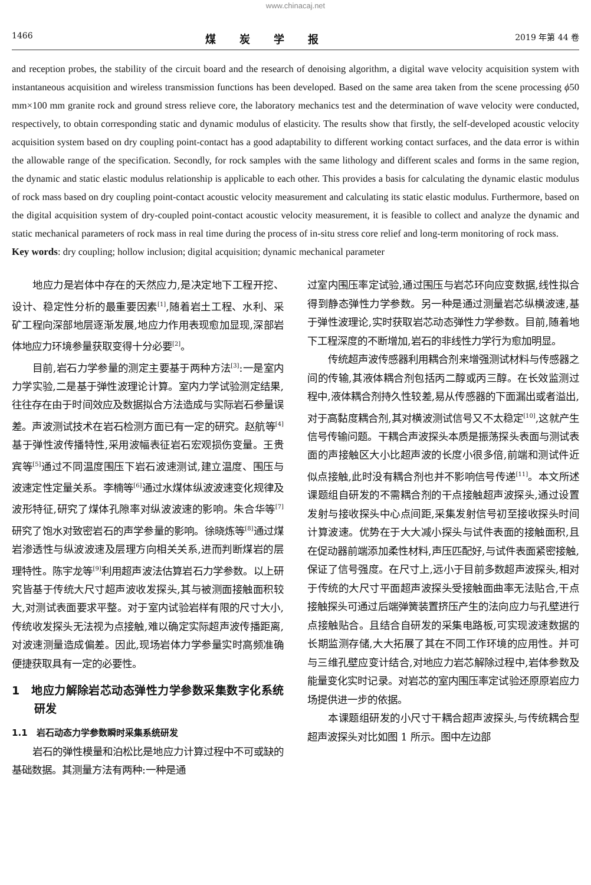www.chinacaj.net
1466 煤炭学报 2019 年第 44 卷
and reception probes, the stability of the circuit board and the research of denoising algorithm, a digital wave velocity acquisition system with instantaneous acquisition and wireless transmission functions has been developed. Based on the same area taken from the scene processing ϕ50 mm×100 mm granite rock and ground stress relieve core, the laboratory mechanics test and the determination of wave velocity were conducted, respectively, to obtain corresponding static and dynamic modulus of elasticity. The results show that firstly, the self-developed acoustic velocity acquisition system based on dry coupling point-contact has a good adaptability to different working contact surfaces, and the data error is within the allowable range of the specification. Secondly, for rock samples with the same lithology and different scales and forms in the same region, the dynamic and static elastic modulus relationship is applicable to each other. This provides a basis for calculating the dynamic elastic modulus of rock mass based on dry coupling point-contact acoustic velocity measurement and calculating its static elastic modulus. Furthermore, based on the digital acquisition system of dry-coupled point-contact acoustic velocity measurement, it is feasible to collect and analyze the dynamic and static mechanical parameters of rock mass in real time during the process of in-situ stress core relief and long-term monitoring of rock mass.
Key words: dry coupling; hollow inclusion; digital acquisition; dynamic mechanical parameter
地应力是岩体中存在的天然应力,是决定地下工程开挖、设计、稳定性分析的最重要因素<sup>[1]</sup>,随着岩土工程、水利、采矿工程向深部地层逐渐发展,地应力作用表现愈加显现,深部岩体地应力环境参量获取变得十分必要<sup>[2]</sup>。
目前,岩石力学参量的测定主要基于两种方法<sup>[3]</sup>:一是室内力学实验,二是基于弹性波理论计算。室内力学试验测定结果,往往存在由于时间效应及数据拟合方法造成与实际岩石参量误差。声波测试技术在岩石检测方面已有一定的研究。赵航等<sup>[4]</sup>基于弹性波传播特性,采用波幅表征岩石宏观损伤变量。王贵宾等<sup>[5]</sup>通过不同温度围压下岩石波速测试,建立温度、围压与波速定性定量关系。李楠等<sup>[6]</sup>通过水煤体纵波波速变化规律及波形特征,研究了煤体孔隙率对纵波波速的影响。朱合华等<sup>[7]</sup>研究了饱水对致密岩石的声学参量的影响。徐晓炼等<sup>[8]</sup>通过煤岩渗透性与纵波波速及层理方向相关关系,进而判断煤岩的层理特性。陈宇龙等<sup>[9]</sup>利用超声波法估算岩石力学参数。以上研究皆基于传统大尺寸超声波收发探头,其与被测面接触面积较大,对测试表面要求平整。对于室内试验岩样有限的尺寸大小,传统收发探头无法视为点接触,难以确定实际超声波传播距离,对波速测量造成偏差。因此,现场岩体力学参量实时高频准确便捷获取具有一定的必要性。
1　地应力解除岩芯动态弹性力学参数采集数字化系统研发
1.1　岩石动态力学参数瞬时采集系统研发
岩石的弹性模量和泊松比是地应力计算过程中不可或缺的基础数据。其测量方法有两种:一种是通
过室内围压率定试验,通过围压与岩芯环向应变数据,线性拟合得到静态弹性力学参数。另一种是通过测量岩芯纵横波速,基于弹性波理论,实时获取岩芯动态弹性力学参数。目前,随着地下工程深度的不断增加,岩石的非线性力学行为愈加明显。
传统超声波传感器利用耦合剂来增强测试材料与传感器之间的传输,其液体耦合剂包括丙二醇或丙三醇。在长效监测过程中,液体耦合剂持久性较差,易从传感器的下面漏出或者溢出,对于高黏度耦合剂,其对横波测试信号又不太稳定<sup>[10]</sup>,这就产生信号传输问题。干耦合声波探头本质是振荡探头表面与测试表面的声接触区大小比超声波的长度小很多倍,前端和测试件近似点接触,此时没有耦合剂也并不影响信号传递<sup>[11]</sup>。本文所述课题组自研发的不需耦合剂的干点接触超声波探头,通过设置发射与接收探头中心点间距,采集发射信号初至接收探头时间计算波速。优势在于大大减小探头与试件表面的接触面积,且在促动器前端添加柔性材料,声压匹配好,与试件表面紧密接触,保证了信号强度。在尺寸上,远小于目前多数超声波探头,相对于传统的大尺寸平面超声波探头受接触面曲率无法贴合,干点接触探头可通过后端弹簧装置挤压产生的法向应力与孔壁进行点接触贴合。且结合自研发的采集电路板,可实现波速数据的长期监测存储,大大拓展了其在不同工作环境的应用性。并可与三维孔壁应变计结合,对地应力岩芯解除过程中,岩体参数及能量变化实时记录。对岩芯的室内围压率定试验还原原岩应力场提供进一步的依据。
本课题组研发的小尺寸干耦合超声波探头,与传统耦合型超声波探头对比如图 1 所示。图中左边部